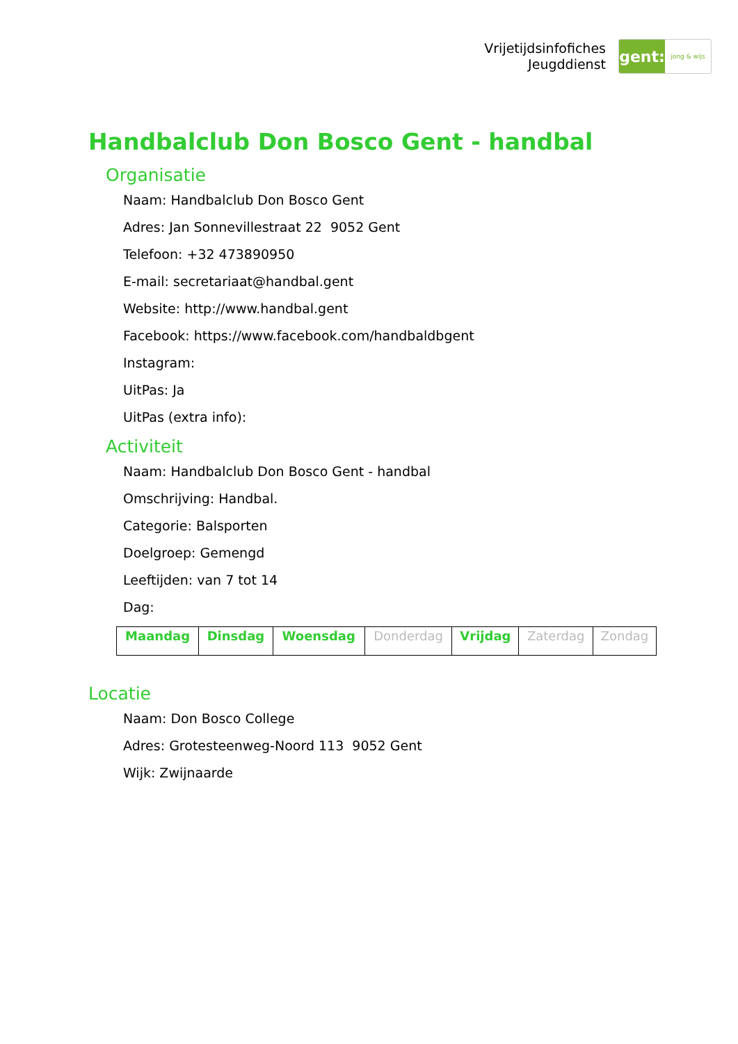Vrijetijdsinfofiches
Jeugddienst
gent:
jong & wijs
Handbalclub Don Bosco Gent - handbal
Organisatie
Naam: Handbalclub Don Bosco Gent
Adres: Jan Sonnevillestraat 22 9052 Gent
Telefoon: +32 473890950
E-mail: secretariaat@handbal.gent
Website: http://www.handbal.gent
Facebook: https://www.facebook.com/handbaldbgent
Instagram:
UitPas: Ja
UitPas (extra info):
Activiteit
Naam: Handbalclub Don Bosco Gent - handbal
Omschrijving: Handbal.
Categorie: Balsporten
Doelgroep: Gemengd
Leeftijden: van 7 tot 14
Dag:
| Maandag | Dinsdag | Woensdag | Donderdag | Vrijdag | Zaterdag | Zondag |
Locatie
Naam: Don Bosco College
Adres: Grotesteenweg-Noord 113 9052 Gent
Wijk: Zwijnaarde